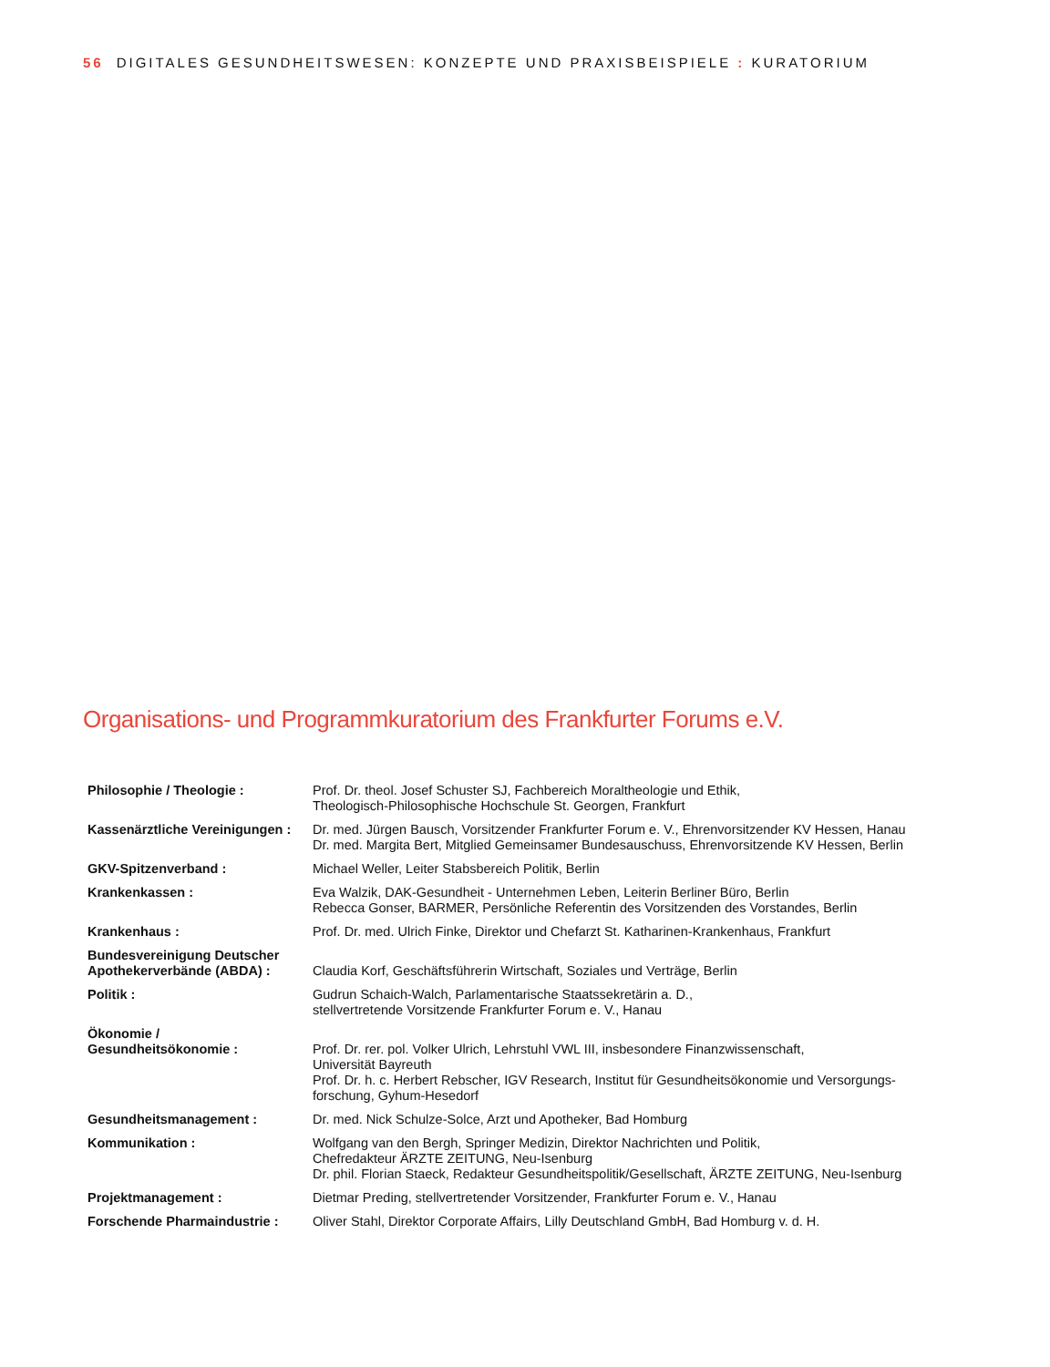56 DIGITALES GESUNDHEITSWESEN: KONZEPTE UND PRAXISBEISPIELE : KURATORIUM
Organisations- und Programmkuratorium des Frankfurter Forums e.V.
| Philosophie / Theologie : | Prof. Dr. theol. Josef Schuster SJ, Fachbereich Moraltheologie und Ethik, Theologisch-Philosophische Hochschule St. Georgen, Frankfurt |
| Kassenärztliche Vereinigungen : | Dr. med. Jürgen Bausch, Vorsitzender Frankfurter Forum e. V., Ehrenvorsitzender KV Hessen, Hanau Dr. med. Margita Bert, Mitglied Gemeinsamer Bundesauschuss, Ehrenvorsitzende KV Hessen, Berlin |
| GKV-Spitzenverband : | Michael Weller, Leiter Stabsbereich Politik, Berlin |
| Krankenkassen : | Eva Walzik, DAK-Gesundheit - Unternehmen Leben, Leiterin Berliner Büro, Berlin Rebecca Gonser, BARMER, Persönliche Referentin des Vorsitzenden des Vorstandes, Berlin |
| Krankenhaus : | Prof. Dr. med. Ulrich Finke, Direktor und Chefarzt St. Katharinen-Krankenhaus, Frankfurt |
| Bundesvereinigung Deutscher Apothekerverbände (ABDA) : | Claudia Korf, Geschäftsführerin Wirtschaft, Soziales und Verträge, Berlin |
| Politik : | Gudrun Schaich-Walch, Parlamentarische Staatssekretärin a. D., stellvertretende Vorsitzende Frankfurter Forum e. V., Hanau |
| Ökonomie / Gesundheitsökonomie : | Prof. Dr. rer. pol. Volker Ulrich, Lehrstuhl VWL III, insbesondere Finanzwissenschaft, Universität Bayreuth Prof. Dr. h. c. Herbert Rebscher, IGV Research, Institut für Gesundheitsökonomie und Versorgungs- forschung, Gyhum-Hesedorf |
| Gesundheitsmanagement : | Dr. med. Nick Schulze-Solce, Arzt und Apotheker, Bad Homburg |
| Kommunikation : | Wolfgang van den Bergh, Springer Medizin, Direktor Nachrichten und Politik, Chefredakteur ÄRZTE ZEITUNG, Neu-Isenburg Dr. phil. Florian Staeck, Redakteur Gesundheitspolitik/Gesellschaft, ÄRZTE ZEITUNG, Neu-Isenburg |
| Projektmanagement : | Dietmar Preding, stellvertretender Vorsitzender, Frankfurter Forum e. V., Hanau |
| Forschende Pharmaindustrie : | Oliver Stahl, Direktor Corporate Affairs, Lilly Deutschland GmbH, Bad Homburg v. d. H. |